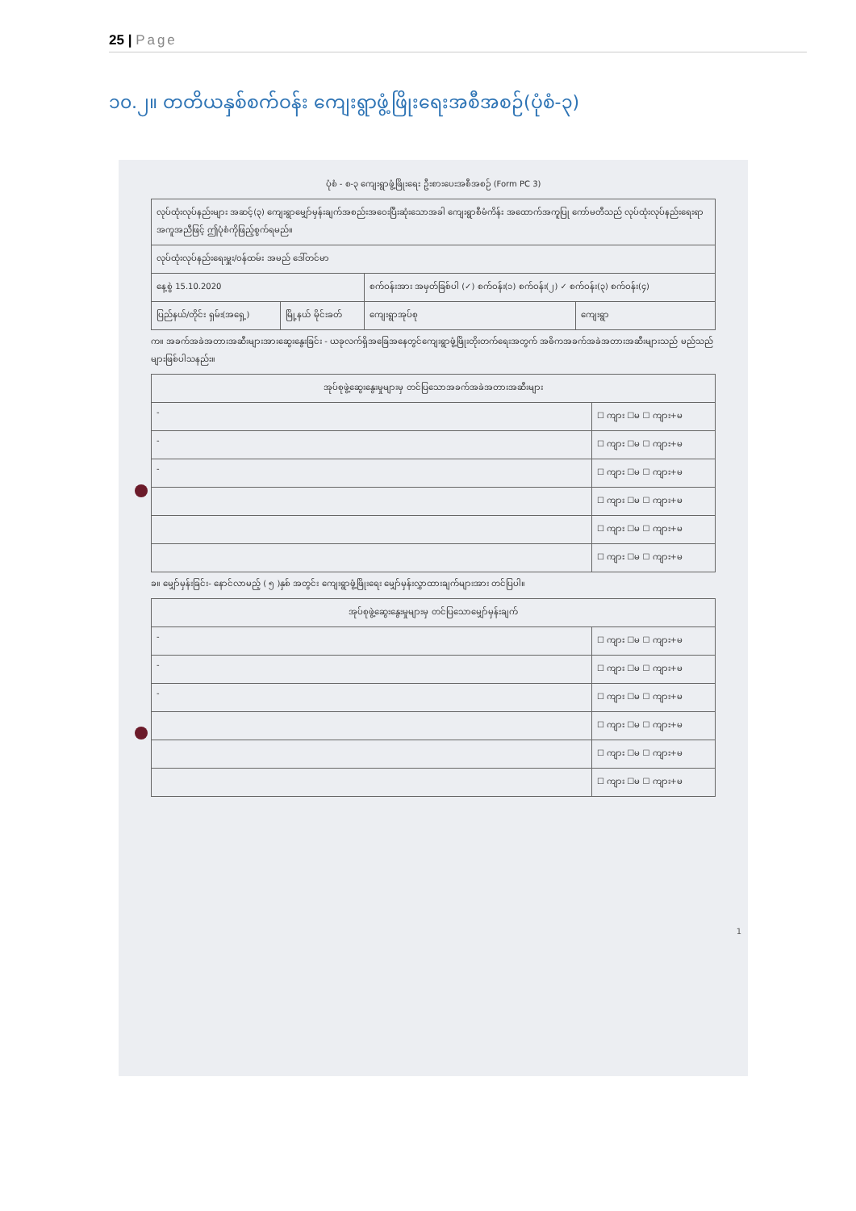25 | Page
၁၀.၂။ တတိယနှစ်စက်ဝန်း ကျေးရွာဖွံ့ဖြိုးရေးအစီအစဉ်(ပုံစံ-၃)
ပုံစံ - စ-၃ ကျေးရွာဖွံ့ဖြိုးရေး ဦးစားပေးအစီအစဉ် (Form PC 3)
| လုပ်ထုံးလုပ်နည်းများ အဆင့်(၃) ကျေးရွာမျှော်မှန်းချက်အစည်းအဝေးပြီးဆုံးသောအခါ ကျေးရွာစီမံကိန်း အထောက်အကူပြု ကော်မတီသည် လုပ်ထုံးလုပ်နည်းရေးရာအကူအညီဖြင့် ဤပုံစံကိုဖြည့်စွက်ရမည်။ | | | |
| လုပ်ထုံးလုပ်နည်းရေးမှူး/ဝန်ထမ်း အမည် ဒေါ်တင်မာ | | | |
| နေ့စွဲ 15.10.2020 | | စက်ဝန်းအား အမှတ်ခြစ်ပါ (✓) စက်ဝန်း(၁) စက်ဝန်း(၂) ✓ စက်ဝန်း(၃) စက်ဝန်း(၄) | |
| ပြည်နယ်/တိုင်း ရှမ်း(အရှေ့) | မြို့နယ် မိုင်းခတ် | ကျေးရွာအုပ်စု | ကျေးရွာ |
က။ အခက်အခဲအတားအဆီးများအားဆွေးနွေးခြင်း - ယခုလက်ရှိအခြေအနေတွင်ကျေးရွာဖွံ့ဖြိုးတိုးတက်ရေးအတွက် အဓိကအခက်အခဲအတားအဆီးများသည် မည်သည်များဖြစ်ပါသနည်း။
| အုပ်စုဖွဲ့ဆွေးနွေးမှုများမှ တင်ပြသောအခက်အခဲအတားအဆီးများ | |
| - | ☐ ကျား ☐မ ☐ ကျား+မ |
| - | ☐ ကျား ☐မ ☐ ကျား+မ |
| - | ☐ ကျား ☐မ ☐ ကျား+မ |
| | ☐ ကျား ☐မ ☐ ကျား+မ |
| | ☐ ကျား ☐မ ☐ ကျား+မ |
| | ☐ ကျား ☐မ ☐ ကျား+မ |
ခ။ မျှော်မှန်းခြင်း- နောင်လာမည့် ( ၅ )နှစ် အတွင်း ကျေးရွာဖွံ့ဖြိုးရေး မျှော်မှန်းလွှာထားချက်များအား တင်ပြပါ။
| အုပ်စုဖွဲ့ဆွေးနွေးမှုများမှ တင်ပြသောမျှော်မှန်းချက် | |
| - | ☐ ကျား ☐မ ☐ ကျား+မ |
| - | ☐ ကျား ☐မ ☐ ကျား+မ |
| - | ☐ ကျား ☐မ ☐ ကျား+မ |
| | ☐ ကျား ☐မ ☐ ကျား+မ |
| | ☐ ကျား ☐မ ☐ ကျား+မ |
| | ☐ ကျား ☐မ ☐ ကျား+မ |
1